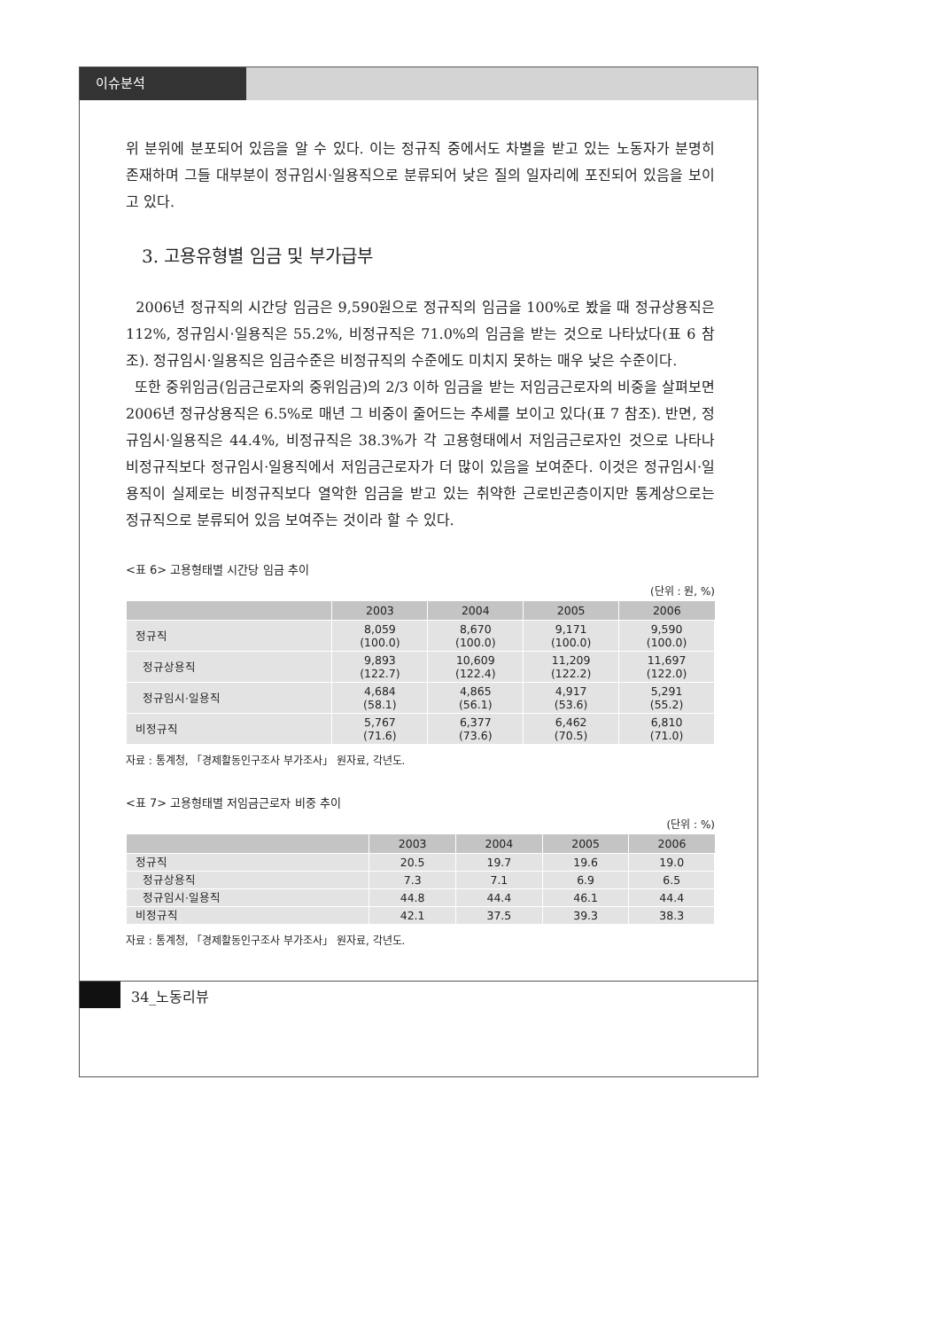이슈분석
위 분위에 분포되어 있음을 알 수 있다. 이는 정규직 중에서도 차별을 받고 있는 노동자가 분명히 존재하며 그들 대부분이 정규임시·일용직으로 분류되어 낮은 질의 일자리에 포진되어 있음을 보이고 있다.
3. 고용유형별 임금 및 부가급부
2006년 정규직의 시간당 임금은 9,590원으로 정규직의 임금을 100%로 봤을 때 정규상용직은 112%, 정규임시·일용직은 55.2%, 비정규직은 71.0%의 임금을 받는 것으로 나타났다(표 6 참조). 정규임시·일용직은 임금수준은 비정규직의 수준에도 미치지 못하는 매우 낮은 수준이다.
또한 중위임금(임금근로자의 중위임금)의 2/3 이하 임금을 받는 저임금근로자의 비중을 살펴보면 2006년 정규상용직은 6.5%로 매년 그 비중이 줄어드는 추세를 보이고 있다(표 7 참조). 반면, 정규임시·일용직은 44.4%, 비정규직은 38.3%가 각 고용형태에서 저임금근로자인 것으로 나타나 비정규직보다 정규임시·일용직에서 저임금근로자가 더 많이 있음을 보여준다. 이것은 정규임시·일용직이 실제로는 비정규직보다 열악한 임금을 받고 있는 취약한 근로빈곤층이지만 통계상으로는 정규직으로 분류되어 있음 보여주는 것이라 할 수 있다.
<표 6> 고용형태별 시간당 임금 추이
(단위 : 원, %)
| | 2003 | 2004 | 2005 | 2006 |
| --- | --- | --- | --- | --- |
| 정규직 | 8,059 (100.0) | 8,670 (100.0) | 9,171 (100.0) | 9,590 (100.0) |
| 정규상용직 | 9,893 (122.7) | 10,609 (122.4) | 11,209 (122.2) | 11,697 (122.0) |
| 정규임시·일용직 | 4,684 (58.1) | 4,865 (56.1) | 4,917 (53.6) | 5,291 (55.2) |
| 비정규직 | 5,767 (71.6) | 6,377 (73.6) | 6,462 (70.5) | 6,810 (71.0) |
자료 : 통계청, 「경제활동인구조사 부가조사」 원자료, 각년도.
<표 7> 고용형태별 저임금근로자 비중 추이
(단위 : %)
| | 2003 | 2004 | 2005 | 2006 |
| --- | --- | --- | --- | --- |
| 정규직 | 20.5 | 19.7 | 19.6 | 19.0 |
| 정규상용직 | 7.3 | 7.1 | 6.9 | 6.5 |
| 정규임시·일용직 | 44.8 | 44.4 | 46.1 | 44.4 |
| 비정규직 | 42.1 | 37.5 | 39.3 | 38.3 |
자료 : 통계청, 「경제활동인구조사 부가조사」 원자료, 각년도.
34_노동리뷰